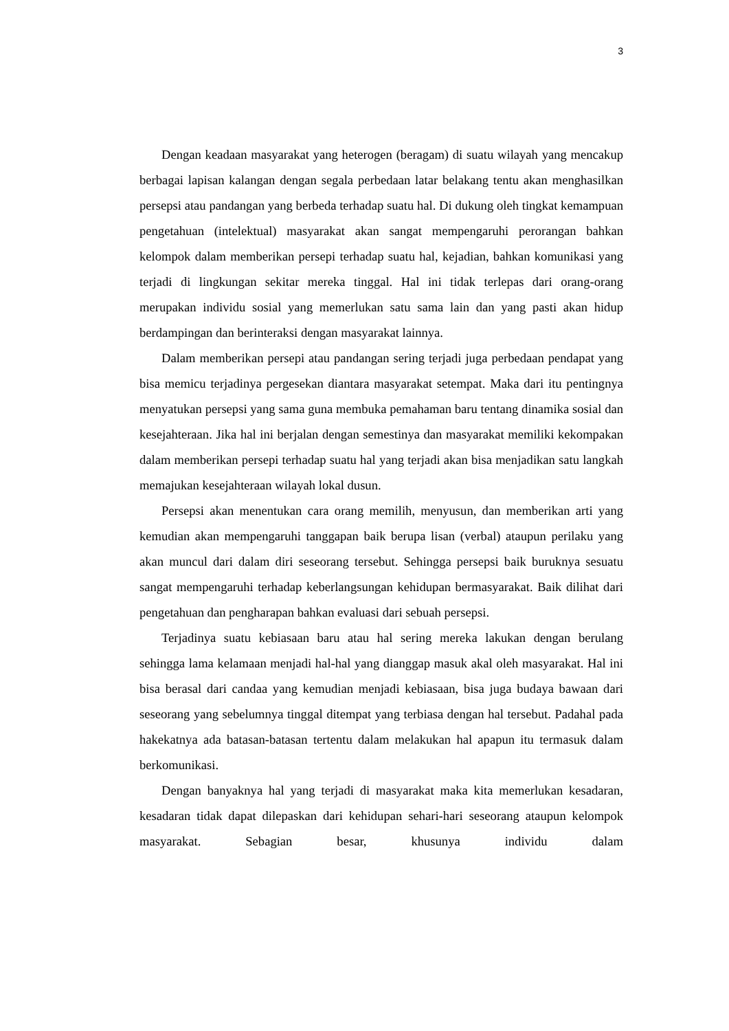3
Dengan keadaan masyarakat yang heterogen (beragam) di suatu wilayah yang mencakup berbagai lapisan kalangan dengan segala perbedaan latar belakang tentu akan menghasilkan persepsi atau pandangan yang berbeda terhadap suatu hal. Di dukung oleh tingkat kemampuan pengetahuan (intelektual) masyarakat akan sangat mempengaruhi perorangan bahkan kelompok dalam memberikan persepi terhadap suatu hal, kejadian, bahkan komunikasi yang terjadi di lingkungan sekitar mereka tinggal. Hal ini tidak terlepas dari orang-orang merupakan individu sosial yang memerlukan satu sama lain dan yang pasti akan hidup berdampingan dan berinteraksi dengan masyarakat lainnya.
Dalam memberikan persepi atau pandangan sering terjadi juga perbedaan pendapat yang bisa memicu terjadinya pergesekan diantara masyarakat setempat. Maka dari itu pentingnya menyatukan persepsi yang sama guna membuka pemahaman baru tentang dinamika sosial dan kesejahteraan. Jika hal ini berjalan dengan semestinya dan masyarakat memiliki kekompakan dalam memberikan persepi terhadap suatu hal yang terjadi akan bisa menjadikan satu langkah memajukan kesejahteraan wilayah lokal dusun.
Persepsi akan menentukan cara orang memilih, menyusun, dan memberikan arti yang kemudian akan mempengaruhi tanggapan baik berupa lisan (verbal) ataupun perilaku yang akan muncul dari dalam diri seseorang tersebut. Sehingga persepsi baik buruknya sesuatu sangat mempengaruhi terhadap keberlangsungan kehidupan bermasyarakat. Baik dilihat dari pengetahuan dan pengharapan bahkan evaluasi dari sebuah persepsi.
Terjadinya suatu kebiasaan baru atau hal sering mereka lakukan dengan berulang sehingga lama kelamaan menjadi hal-hal yang dianggap masuk akal oleh masyarakat. Hal ini bisa berasal dari candaa yang kemudian menjadi kebiasaan, bisa juga budaya bawaan dari seseorang yang sebelumnya tinggal ditempat yang terbiasa dengan hal tersebut. Padahal pada hakekatnya ada batasan-batasan tertentu dalam melakukan hal apapun itu termasuk dalam berkomunikasi.
Dengan banyaknya hal yang terjadi di masyarakat maka kita memerlukan kesadaran, kesadaran tidak dapat dilepaskan dari kehidupan sehari-hari seseorang ataupun kelompok masyarakat. Sebagian besar, khusunya individu dalam